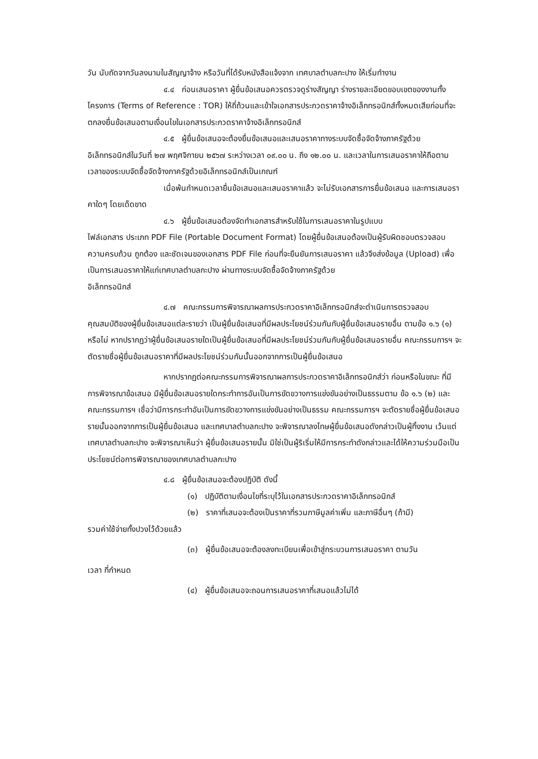วัน นับถัดจากวันลงนามในสัญญาจ้าง หรือวันที่ได้รับหนังสือแจ้งจาก เทศบาลตำบลกะปาง ให้เริ่มทำงาน
๔.๔ ก่อนเสนอราคา ผู้ยื่นข้อเสนอควรตรวจดูร่างสัญญา ร่างรายละเอียดขอบเขตของงานทั้งโครงการ (Terms of Reference : TOR) ให้ถี่ถ้วนและเข้าใจเอกสารประกวดราคาจ้างอิเล็กทรอนิกส์ทั้งหมดเสียก่อนที่จะตกลงยื่นข้อเสนอตามเงื่อนไขในเอกสารประกวดราคาจ้างอิเล็กทรอนิกส์
๔.๕ ผู้ยื่นข้อเสนอจะต้องยื่นข้อเสนอและเสนอราคาทางระบบจัดซื้อจัดจ้างภาครัฐด้วย อิเล็กทรอนิกส์ในวันที่ ๒๗ พฤศจิกายน ๒๕๖๗ ระหว่างเวลา ๐๙.๐๐ น. ถึง ๑๒.๐๐ น. และเวลาในการเสนอราคาให้ถือตามเวลาของระบบจัดซื้อจัดจ้างภาครัฐด้วยอิเล็กทรอนิกส์เป็นเกณฑ์
เมื่อพ้นกำหนดเวลายื่นข้อเสนอและเสนอราคาแล้ว จะไม่รับเอกสารการยื่นข้อเสนอ และการเสนอราคาใดๆ โดยเด็ดขาด
๔.๖ ผู้ยื่นข้อเสนอต้องจัดทำเอกสารสำหรับใช้ในการเสนอราคาในรูปแบบ
ไฟล์เอกสาร ประเภท PDF File (Portable Document Format) โดยผู้ยื่นข้อเสนอต้องเป็นผู้รับผิดชอบตรวจสอบความครบถ้วน ถูกต้อง และชัดเจนของเอกสาร PDF File ก่อนที่จะยืนยันการเสนอราคา แล้วจึงส่งข้อมูล (Upload) เพื่อเป็นการเสนอราคาให้แก่เทศบาลตำบลกะปาง ผ่านทางระบบจัดซื้อจัดจ้างภาครัฐด้วย
อิเล็กทรอนิกส์
๔.๗ คณะกรรมการพิจารณาผลการประกวดราคาอิเล็กทรอนิกส์จะดำเนินการตรวจสอบ คุณสมบัติของผู้ยื่นข้อเสนอแต่ละรายว่า เป็นผู้ยื่นข้อเสนอที่มีผลประโยชน์ร่วมกันกับผู้ยื่นข้อเสนอรายอื่น ตามข้อ ๑.๖ (๑) หรือไม่ หากปรากฏว่าผู้ยื่นข้อเสนอรายใดเป็นผู้ยื่นข้อเสนอที่มีผลประโยชน์ร่วมกันกับผู้ยื่นข้อเสนอรายอื่น คณะกรรมการฯ จะตัดรายชื่อผู้ยื่นข้อเสนอราคาที่มีผลประโยชน์ร่วมกันนั้นออกจากการเป็นผู้ยื่นข้อเสนอ
หากปรากฏต่อคณะกรรมการพิจารณาผลการประกวดราคาอิเล็กทรอนิกส์ว่า ก่อนหรือในขณะ ที่มีการพิจารณาข้อเสนอ มีผู้ยื่นข้อเสนอรายใดกระทำการอันเป็นการขัดขวางการแข่งขันอย่างเป็นธรรมตาม ข้อ ๑.๖ (๒) และคณะกรรมการฯ เชื่อว่ามีการกระทำอันเป็นการขัดขวางการแข่งขันอย่างเป็นธรรม คณะกรรมการฯ จะตัดรายชื่อผู้ยื่นข้อเสนอรายนั้นออกจากการเป็นผู้ยื่นข้อเสนอ และเทศบาลตำบลกะปาง จะพิจารณาลงโทษผู้ยื่นข้อเสนอดังกล่าวเป็นผู้ทิ้งงาน เว้นแต่ เทศบาลตำบลกะปาง จะพิจารณาเห็นว่า ผู้ยื่นข้อเสนอรายนั้น มิใช่เป็นผู้ริเริ่มให้มีการกระทำดังกล่าวและได้ให้ความร่วมมือเป็นประโยชน์ต่อการพิจารณาของเทศบาลตำบลกะปาง
๔.๘ ผู้ยื่นข้อเสนอจะต้องปฏิบัติ ดังนี้
(๑) ปฏิบัติตามเงื่อนไขที่ระบุไว้ในเอกสารประกวดราคาอิเล็กทรอนิกส์
(๒) ราคาที่เสนอจะต้องเป็นราคาที่รวมภาษีมูลค่าเพิ่ม และภาษีอื่นๆ (ถ้ามี)
รวมค่าใช้จ่ายทั้งปวงไว้ด้วยแล้ว
(๓) ผู้ยื่นข้อเสนอจะต้องลงทะเบียนเพื่อเข้าสู่กระบวนการเสนอราคา ตามวัน
เวลา ที่กำหนด
(๔) ผู้ยื่นข้อเสนอจะถอนการเสนอราคาที่เสนอแล้วไม่ได้